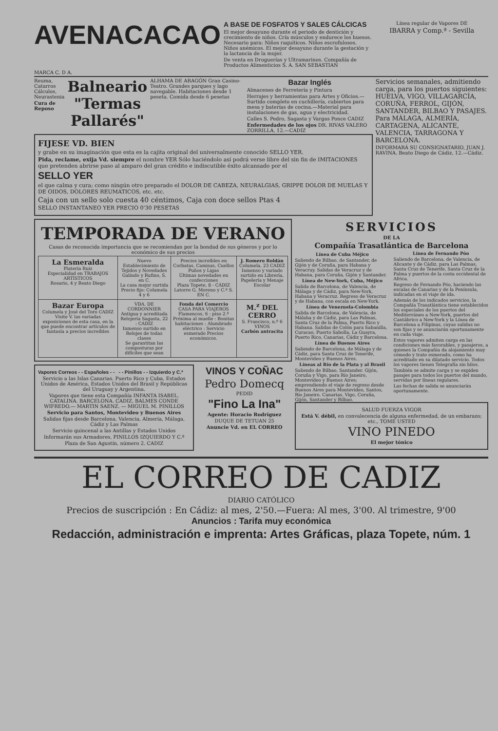AVENACACAO
A BASE DE FOSFATOS Y SALES CÁLCICAS
El mejor desayuno durante el periodo de dentición y crecimiento de niños. Cría músculos y endurece los huesos. Necesario para: Niños raquíticos. Niños escrofulosos. Niños anémicos. El mejor desayuno durante la gestación y la lactancia de la mujer.
De venta en Droguerías y Ultramarinos. Compañía de Productos Alimenticios S. A. SAN SEBASTIAN
MARCA C. D A.
Línea regular de Vapores DE
IBARRA y Comp.ª - Sevilla
Reuma, Catarros Cálculos, Neurastenia
Cura de Reposo
Balneario "Termas Pallarés"
ALHAMA DE ARAGÓN Gran Casino-Teatro. Grandes parques y lago navegable. Habitaciones desde 1 peseta. Comida desde 6 pesetas
Bazar Inglés
Almacenes de Ferretería y Pintura
Herrajes y herramientas para Artes y Oficios.—Surtido completo en cuchillería, cubiertos para mesa y baterías de cocina.—Material para instalaciones de gas, agua y electricidad.
Calles S. Pedro, Sagasta y Vargas Ponce CADIZ
Enfermedades de los ojos DR. RIVAS VALERO ZORRILLA, 12.—CADIZ
FIJESE VD. BIEN
y grabe en su imaginación que esta es la cajita original del universalmente conocido SELLO YER.
Pida, reclame, exija Vd. siempre el nombre YER Sólo haciéndolo así podrá verse libre del sin fin de IMITACIONES que pretenden abrirse paso al amparo del gran crédito e indiscutible éxito alcansado por el
SELLO YER
el que calma y cura; como ningún otro preparado el DOLOR DE CABEZA, NEURALGIAS, GRIPPE DOLOR DE MUELAS Y DE OIDOS, DOLORES REUMATICOS, etc. etc.
Caja con un sello solo cuesta 40 céntimos, Caja con doce sellos Ptas 4
SELLO INSTANTANEO YER PRECIO 0'30 PESETAS
Servicios semanales, admitiendo carga, para los puertos siguientes: HUELVA, VIGO, VILLAGARCÍA, CORUÑA, FERROL, GIJÓN, SANTANDER, BILBAO Y PASAJES. Para MÁLAGA, ALMERÍA, CARTAGENA, ALICANTE, VALENCIA, TARRAGONA Y BARCELONA.
INFORMARÁ SU CONSIGNATARIO, JUAN J. RAVINA. Beato Diego de Cádiz, 12.—Cádiz.
TEMPORADA DE VERANO
Casas de reconocida importancia que se recomiendan por la bondad de sus géneros y por lo económico de sus precios
| La Esmeralda Platería Ruiz Especialidad en TRABAJOS ARTÍSTICOS Rosario, 4 y Beato Diego | Nuevo Establecimiento de Tejidos y Novedades Galindo y Rufino, S. en C. La casa mejor surtida Precio fijo: Columela 4 y 6 | Precios increíbles en Corbatas, Camisas, Cuellos Puños y Ligas Últimas novedades en confecciones Plaza Topete, 8 - CÁDIZ Latorre G. Moreno y C.ª S. EN C. | J. Romero Roldán Columela, 23 CADIZ Inmenso y variado surtido en Librería, Papelería y Menaje Escolar |
| Bazar Europa Columela y José del Toro CADIZ Visite V. las variadas exposiciones de esta casa, en la que puede encontrar artículos de fantasía a precios increíbles | VDA. DE CORDONNIER Antigua y acreditada Relojería Sagasta, 22 : CADIZ Inmenso surtido en Relojes de todas clases Se garantitan las composturas por difíciles que sean | Fonda del Comercio CASA PARA VIAJEROS Flamencos, 6 : piso 2.º Próxima al muelle : Bonitas habitaciones : Alumbrado eléctrico : Servicio esmerado Precios económicos. | M.<sup>z</sup> DEL CERRO S. Francisco, n.º 6 VINOS Carbón antracita |
Vapores Correos - - Españoles - - - - Pinillos - - Izquierdo y C.ª
Servicio a las Islas Canarias. Puerto Rico y Cuba, Estados Unidos de América, Estados Unidos del Brasil y Repúblicas del Uruguay y Argentina.
Vapores que tiene esta Compañía INFANTA ISABEL. CATALINA. BARCELONA. CADIZ. BALMES CONDE WIFREDO.— MARTIN SAENZ. — MIGUEL M. PINILLOS
Servicio para Santos, Montevideo y Buenos Aires
Salidas fijas desde Barcelona, Valencia, Almería, Málaga, Cádiz y Las Palmas
Servicio quincenal a las Antillas y Estados Unidos
Informarán sus Armadores, PINILLOS IZQUIERDO Y C.ª
Plaza de San Agustín, número 2. CADIZ
VINOS Y COÑAC
Pedro Domecq
PEDID
"Fino La Ina"
Agente: Horacio Rodríguez
DUQUE DE TETUAN 25
Anuncie Vd. en EL CORREO
SERVICIOS
DE LA
Compañía Trasatlántica de Barcelona
Línea de Cuba Méjico
Saliendo de Bilbao, de Santander, de Gijón y de Coruña, para Habana y Veracruy. Salidas de Veracruz y de Habana, para Coruña, Gijón y Santander.
Línea de New-York, Cuba, Méjico
Salida de Barcelona, de Valencia, de Málaga y de Cádiz, para New-York, Habana y Veracruz. Regreso de Veracruz y de Habana, con escala en New-York.
Línea de Venezuela-Colombia
Salida de Barcelona, de Valencia, de Málaha y de Cádiz, para Las Palmas, Santa Cruz de la Palma, Puerto Rico y Habana. Salidas de Colón para Sabanilla, Curacao, Puerto Sabolla, La Guayra, Puerto Rico, Canarias, Cádiz y Barcelona.
Línea de Buenos Aires
Saliendo de Barcelona, de Málaga y de Cádiz, para Santa Cruz de Tenerife, Montevideo y Buenos Aires.
Líneas al Río de la Plata y al Brasil
Saliendo de Bilbao, Santander. Gijón, Coruña y Vigo, para Río Janeiro, Montevideo y Buenos Aires; emprendiendo el viaje de regreso desde Buenos Aires para Montevideo, Santos, Río Janeiro. Canarias, Vigo, Coruña, Gijón, Santander y Bilbao.
Línea de Fernando Póo
Saliendo de Barcelona, de Valencia, de Alicante y de Cádiz, para Las Palmas, Santa Cruz de Tenerife, Santa Cruz de la Palma y puertos de la costa occidental de Africa.
Regreso de Fernando Póo, haciendo las escalas de Canarias y de la Península, indicadas en el viaje de ida.
Además de los indicados servicios, la Compañía Trasatlántica tiene establecidos los especiales de los puertos del Mediterráneo a New-York, puertos del Cantábrico a New-York y la Línea de Barcelona a Filipinas, cuyas salidas no son fijas y se anunciarán oportunamente en cada viaje.
Estos vapores admiten carga en las condiciones más favorables, y pasajeros, a quienes la Compañía da alojamiento muy cómodo y trato esmerado, como ha acreditado en su dilatado servicio. Todos los vapores tienen Telegrafía sin hilos.
También se admite carga y se expiden pasajes para todos los puertos del mundo, servidas por líneas regulares.
Las fechas de salida se anunciarán oportunamente.
SALUD FUERZA VIGOR
Está V. débil, en convalecencia de alguna enfermedad, de un embarazo; etc., TOME USTED
VINO PINEDO
El mejor tónico
EL CORREO DE CADIZ
DIARIO CATÓLICO
Precios de suscripción : En Cádiz: al mes, 2'50.—Fuera: Al mes, 3'00. Al trimestre, 9'00
Anuncios : Tarifa muy económica
Redacción, administración e imprenta: Artes Gráficas, plaza Topete, núm. 1